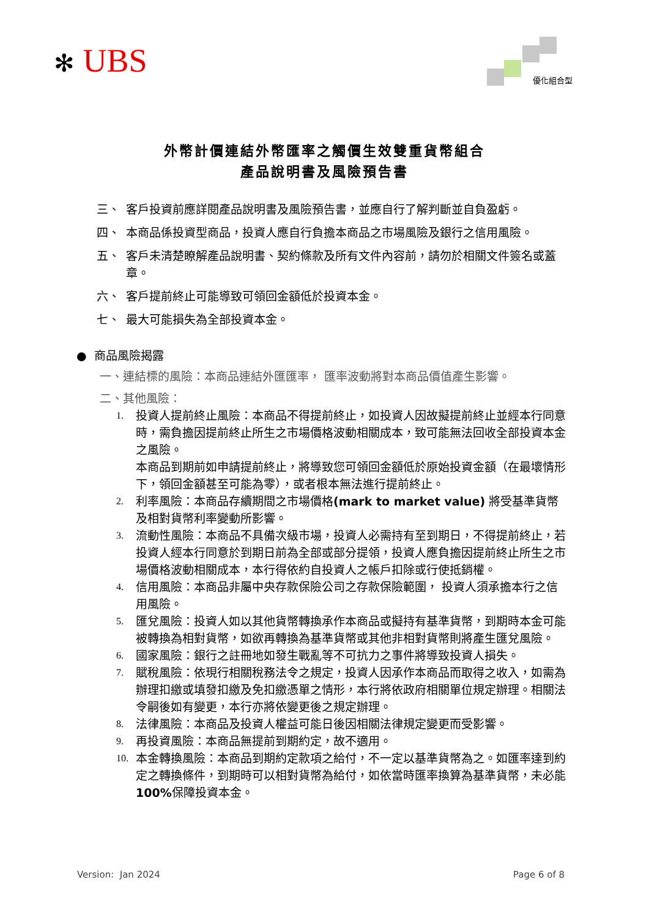✻ UBS
優化組合型
外幣計價連結外幣匯率之觸價生效雙重貨幣組合
產品說明書及風險預告書
三、 客戶投資前應詳閱產品說明書及風險預告書，並應自行了解判斷並自負盈虧。
四、 本商品係投資型商品，投資人應自行負擔本商品之市場風險及銀行之信用風險。
五、 客戶未清楚瞭解產品說明書、契約條款及所有文件內容前，請勿於相關文件簽名或蓋章。
六、 客戶提前終止可能導致可領回金額低於投資本金。
七、 最大可能損失為全部投資本金。
● 商品風險揭露
一、連結標的風險：本商品連結外匯匯率， 匯率波動將對本商品價值產生影響。
二、其他風險：
1. 投資人提前終止風險：本商品不得提前終止，如投資人因故擬提前終止並經本行同意時，需負擔因提前終止所生之市場價格波動相關成本，致可能無法回收全部投資本金之風險。
本商品到期前如申請提前終止，將導致您可領回金額低於原始投資金額（在最壞情形下，領回金額甚至可能為零），或者根本無法進行提前終止。
2. 利率風險：本商品存續期間之市場價格(mark to market value) 將受基準貨幣及相對貨幣利率變動所影響。
3. 流動性風險：本商品不具備次級市場，投資人必需持有至到期日，不得提前終止，若投資人經本行同意於到期日前為全部或部分提領，投資人應負擔因提前終止所生之市場價格波動相關成本，本行得依約自投資人之帳戶扣除或行使抵銷權。
4. 信用風險：本商品非屬中央存款保險公司之存款保險範圍， 投資人須承擔本行之信用風險。
5. 匯兌風險：投資人如以其他貨幣轉換承作本商品或擬持有基準貨幣，到期時本金可能被轉換為相對貨幣，如欲再轉換為基準貨幣或其他非相對貨幣則將產生匯兌風險。
6. 國家風險：銀行之註冊地如發生戰亂等不可抗力之事件將導致投資人損失。
7. 賦稅風險：依現行相關稅務法令之規定，投資人因承作本商品而取得之收入，如需為辦理扣繳或填發扣繳及免扣繳憑單之情形，本行將依政府相關單位規定辦理。相關法令嗣後如有變更，本行亦將依變更後之規定辦理。
8. 法律風險：本商品及投資人權益可能日後因相關法律規定變更而受影響。
9. 再投資風險：本商品無提前到期約定，故不適用。
10. 本金轉換風險：本商品到期約定款項之給付，不一定以基準貨幣為之。如匯率達到約定之轉換條件，到期時可以相對貨幣為給付，如依當時匯率換算為基準貨幣，未必能 100% 保障投資本金。
Version: Jan 2024 Page 6 of 8